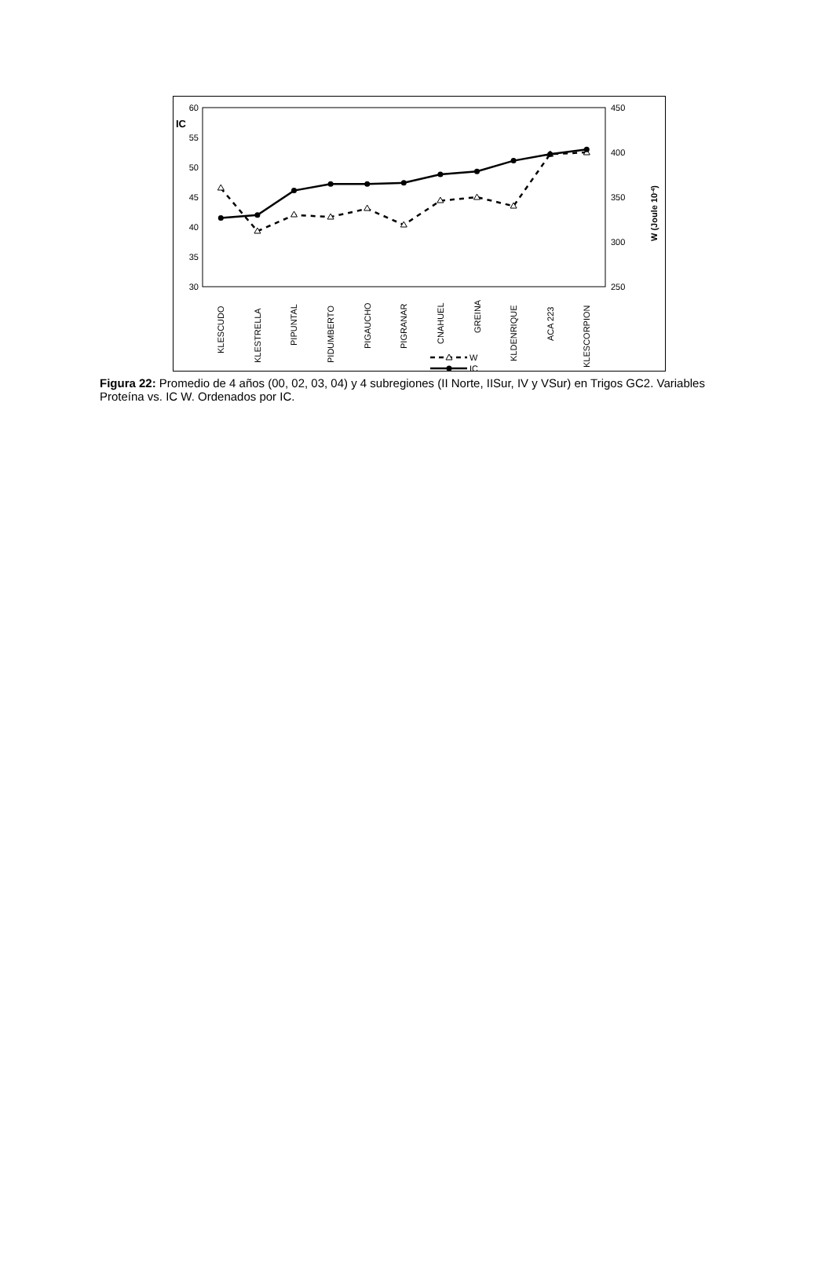60
55
50
45
40
35
30
IC
450
400
350
300
250
W (Joule 10-4)
KLESCUDO
KLESTRELLA
PIPUNTAL
PIDUMBERTO
PIGAUCHO
PIGRANAR
CNAHUEL
GREINA
KLDENRIQUE
ACA 223
KLESCORPION
W
IC
Figura 22: Promedio de 4 años (00, 02, 03, 04) y 4 subregiones (II Norte, IISur, IV y VSur) en Trigos GC2. Variables Proteína vs. IC W. Ordenados por IC.